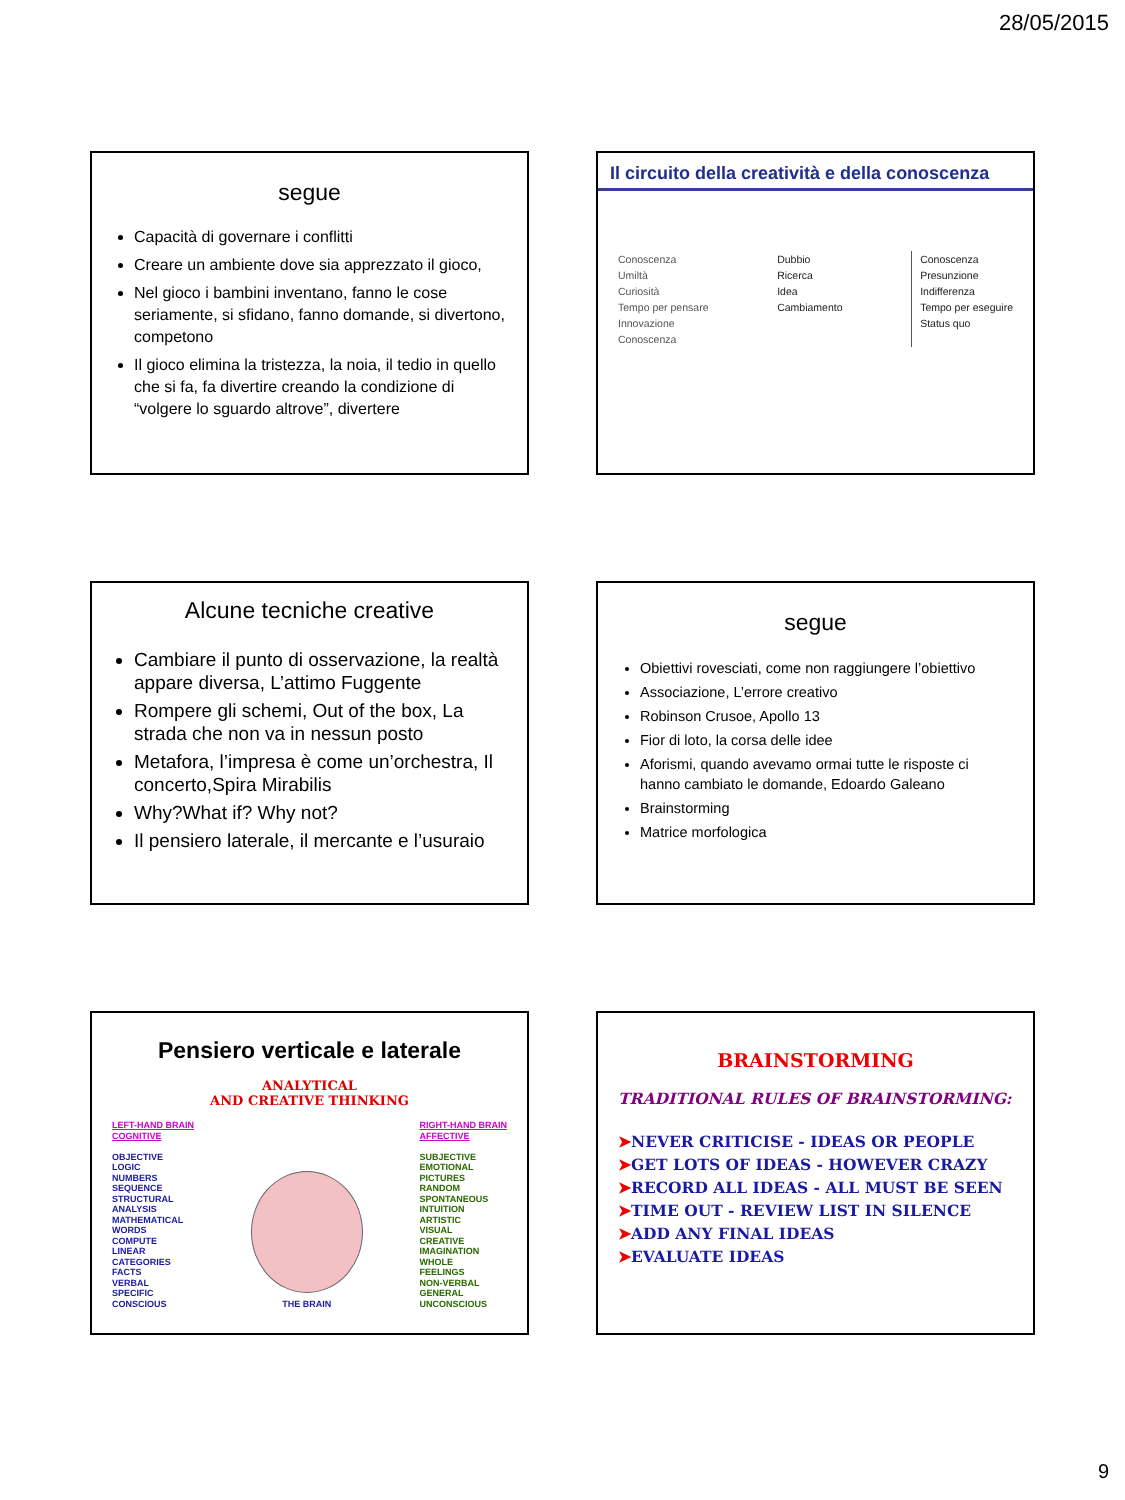28/05/2015
segue
Capacità di governare i conflitti
Creare un ambiente dove sia apprezzato il gioco,
Nel gioco i bambini inventano, fanno le cose seriamente, si sfidano, fanno domande, si divertono, competono
Il gioco elimina la tristezza, la noia, il tedio in quello che si fa, fa divertire creando la condizione di “volgere lo sguardo altrove”, divertere
Il circuito della creatività e della conoscenza
Conoscenza
Umiltà
Curiosità
Tempo per pensare
Innovazione
Conoscenza
Dubbio
Ricerca
Idea
Cambiamento
Conoscenza
Presunzione
Indifferenza
Tempo per eseguire
Status quo
Alcune tecniche creative
Cambiare il punto di osservazione, la realtà appare diversa, L’attimo Fuggente
Rompere gli schemi, Out of the box, La strada che non va in nessun posto
Metafora, l’impresa è come un’orchestra, Il concerto,Spira Mirabilis
Why?What if? Why not?
Il pensiero laterale, il mercante e l’usuraio
segue
Obiettivi rovesciati, come non raggiungere l’obiettivo
Associazione, L’errore creativo
Robinson Crusoe, Apollo 13
Fior di loto, la corsa delle idee
Aforismi, quando avevamo ormai tutte le risposte ci hanno cambiato le domande, Edoardo Galeano
Brainstorming
Matrice morfologica
Pensiero verticale e laterale
ANALYTICAL
AND CREATIVE THINKING
LEFT-HAND BRAIN
COGNITIVE
OBJECTIVE
LOGIC
NUMBERS
SEQUENCE
STRUCTURAL
ANALYSIS
MATHEMATICAL
WORDS
COMPUTE
LINEAR
CATEGORIES
FACTS
VERBAL
SPECIFIC
CONSCIOUS
THE BRAIN RIGHT-HAND BRAIN
AFFECTIVE
SUBJECTIVE
EMOTIONAL
PICTURES
RANDOM
SPONTANEOUS
INTUITION
ARTISTIC
VISUAL
CREATIVE
IMAGINATION
WHOLE
FEELINGS
NON-VERBAL
GENERAL
UNCONSCIOUS
BRAINSTORMING
TRADITIONAL RULES OF BRAINSTORMING:
➤NEVER CRITICISE - IDEAS OR PEOPLE
➤GET LOTS OF IDEAS - HOWEVER CRAZY
➤RECORD ALL IDEAS - ALL MUST BE SEEN
➤TIME OUT - REVIEW LIST IN SILENCE
➤ADD ANY FINAL IDEAS
➤EVALUATE IDEAS
9